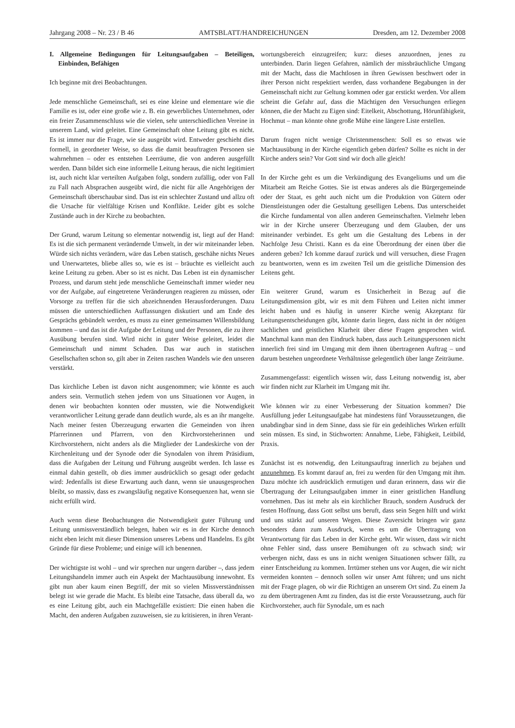Jahrgang 2008 – Nr. 23 / B 46 AMTSBLATT/HANDREICHUNGEN Dresden, am 12. Dezember 2008
I. Allgemeine Bedingungen für Leitungsaufgaben – Beteiligen, Einbinden, Befähigen
Ich beginne mit drei Beobachtungen.
Jede menschliche Gemeinschaft, sei es eine kleine und elementare wie die Familie es ist, oder eine große wie z. B. ein gewerbliches Unternehmen, oder ein freier Zusammenschluss wie die vielen, sehr unterschiedlichen Vereine in unserem Land, wird geleitet. Eine Gemeinschaft ohne Leitung gibt es nicht. Es ist immer nur die Frage, wie sie ausgeübt wird. Entweder geschieht dies formell, in geordneter Weise, so dass die damit beauftragten Personen sie wahrnehmen – oder es entstehen Leerräume, die von anderen ausgefüllt werden. Dann bildet sich eine informelle Leitung heraus, die nicht legitimiert ist, auch nicht klar verteilten Aufgaben folgt, sondern zufällig, oder von Fall zu Fall nach Absprachen ausgeübt wird, die nicht für alle Angehörigen der Gemeinschaft überschaubar sind. Das ist ein schlechter Zustand und allzu oft die Ursache für vielfältige Krisen und Konflikte. Leider gibt es solche Zustände auch in der Kirche zu beobachten.
Der Grund, warum Leitung so elementar notwendig ist, liegt auf der Hand: Es ist die sich permanent verändernde Umwelt, in der wir miteinander leben. Würde sich nichts verändern, wäre das Leben statisch, geschähe nichts Neues und Unerwartetes, bliebe alles so, wie es ist – bräuchte es vielleicht auch keine Leitung zu geben. Aber so ist es nicht. Das Leben ist ein dynamischer Prozess, und darum steht jede menschliche Gemeinschaft immer wieder neu vor der Aufgabe, auf eingetretene Veränderungen reagieren zu müssen, oder Vorsorge zu treffen für die sich abzeichnenden Herausforderungen. Dazu müssen die unterschiedlichen Auffassungen diskutiert und am Ende des Gesprächs gebündelt werden, es muss zu einer gemeinsamen Willensbildung kommen – und das ist die Aufgabe der Leitung und der Personen, die zu ihrer Ausübung berufen sind. Wird nicht in guter Weise geleitet, leidet die Gemeinschaft und nimmt Schaden. Das war auch in statischen Gesellschaften schon so, gilt aber in Zeiten raschen Wandels wie den unseren verstärkt.
Das kirchliche Leben ist davon nicht ausgenommen; wie könnte es auch anders sein. Vermutlich stehen jedem von uns Situationen vor Augen, in denen wir beobachten konnten oder mussten, wie die Notwendigkeit verantwortlicher Leitung gerade dann deutlich wurde, als es an ihr mangelte. Nach meiner festen Überzeugung erwarten die Gemeinden von ihren Pfarrerinnen und Pfarrern, von den Kirchvorsteherinnen und Kirchvorstehern, nicht anders als die Mitglieder der Landeskirche von der Kirchenleitung und der Synode oder die Synodalen von ihrem Präsidium, dass die Aufgaben der Leitung und Führung ausgeübt werden. Ich lasse es einmal dahin gestellt, ob dies immer ausdrücklich so gesagt oder gedacht wird: Jedenfalls ist diese Erwartung auch dann, wenn sie unausgesprochen bleibt, so massiv, dass es zwangsläufig negative Konsequenzen hat, wenn sie nicht erfüllt wird.
Auch wenn diese Beobachtungen die Notwendigkeit guter Führung und Leitung unmissverständlich belegen, haben wir es in der Kirche dennoch nicht eben leicht mit dieser Dimension unseres Lebens und Handelns. Es gibt Gründe für diese Probleme; und einige will ich benennen.
Der wichtigste ist wohl – und wir sprechen nur ungern darüber –, dass jedem Leitungshandeln immer auch ein Aspekt der Machtausübung innewohnt. Es gibt nun aber kaum einen Begriff, der mit so vielen Missverständnissen belegt ist wie gerade die Macht. Es bleibt eine Tatsache, dass überall da, wo es eine Leitung gibt, auch ein Machtgefälle existiert: Die einen haben die Macht, den anderen Aufgaben zuzuweisen, sie zu kritisieren, in ihren Verant-
wortungsbereich einzugreifen; kurz: dieses anzuordnen, jenes zu unterbinden. Darin liegen Gefahren, nämlich der missbräuchliche Umgang mit der Macht, dass die Machtlosen in ihren Gewissen beschwert oder in ihrer Person nicht respektiert werden, dass vorhandene Begabungen in der Gemeinschaft nicht zur Geltung kommen oder gar erstickt werden. Vor allem scheint die Gefahr auf, dass die Mächtigen den Versuchungen erliegen können, die der Macht zu Eigen sind: Eitelkeit, Abschottung, Hörunfähigkeit, Hochmut – man könnte ohne große Mühe eine längere Liste erstellen.
Darum fragen nicht wenige Christenmenschen: Soll es so etwas wie Machtausübung in der Kirche eigentlich geben dürfen? Sollte es nicht in der Kirche anders sein? Vor Gott sind wir doch alle gleich!
In der Kirche geht es um die Verkündigung des Evangeliums und um die Mitarbeit am Reiche Gottes. Sie ist etwas anderes als die Bürgergemeinde oder der Staat, es geht auch nicht um die Produktion von Gütern oder Dienstleistungen oder die Gestaltung geselligen Lebens. Das unterscheidet die Kirche fundamental von allen anderen Gemeinschaften. Vielmehr leben wir in der Kirche unserer Überzeugung und dem Glauben, der uns miteinander verbindet. Es geht um die Gestaltung des Lebens in der Nachfolge Jesu Christi. Kann es da eine Überordnung der einen über die anderen geben? Ich komme darauf zurück und will versuchen, diese Fragen zu beantworten, wenn es im zweiten Teil um die geistliche Dimension des Leitens geht.
Ein weiterer Grund, warum es Unsicherheit in Bezug auf die Leitungsdimension gibt, wir es mit dem Führen und Leiten nicht immer leicht haben und es häufig in unserer Kirche wenig Akzeptanz für Leitungsentscheidungen gibt, könnte darin liegen, dass nicht in der nötigen sachlichen und geistlichen Klarheit über diese Fragen gesprochen wird. Manchmal kann man den Eindruck haben, dass auch Leitungspersonen nicht innerlich frei sind im Umgang mit dem ihnen übertragenen Auftrag – und darum bestehen ungeordnete Verhältnisse gelegentlich über lange Zeiträume.
Zusammengefasst: eigentlich wissen wir, dass Leitung notwendig ist, aber wir finden nicht zur Klarheit im Umgang mit ihr.
Wie können wir zu einer Verbesserung der Situation kommen? Die Ausfüllung jeder Leitungsaufgabe hat mindestens fünf Voraussetzungen, die unabdingbar sind in dem Sinne, dass sie für ein gedeihliches Wirken erfüllt sein müssen. Es sind, in Stichworten: Annahme, Liebe, Fähigkeit, Leitbild, Praxis.
Zunächst ist es notwendig, den Leitungsauftrag innerlich zu bejahen und anzunehmen. Es kommt darauf an, frei zu werden für den Umgang mit ihm. Dazu möchte ich ausdrücklich ermutigen und daran erinnern, dass wir die Übertragung der Leitungsaufgaben immer in einer geistlichen Handlung vornehmen. Das ist mehr als ein kirchlicher Brauch, sondern Ausdruck der festen Hoffnung, dass Gott selbst uns beruft, dass sein Segen hilft und wirkt und uns stärkt auf unseren Wegen. Diese Zuversicht bringen wir ganz besonders dann zum Ausdruck, wenn es um die Übertragung von Verantwortung für das Leben in der Kirche geht. Wir wissen, dass wir nicht ohne Fehler sind, dass unsere Bemühungen oft zu schwach sind; wir verbergen nicht, dass es uns in nicht wenigen Situationen schwer fällt, zu einer Entscheidung zu kommen. Irrtümer stehen uns vor Augen, die wir nicht vermeiden konnten – dennoch sollen wir unser Amt führen; und uns nicht mit der Frage plagen, ob wir die Richtigen an unserem Ort sind. Zu einem Ja zu dem übertragenen Amt zu finden, das ist die erste Voraussetzung, auch für Kirchvorsteher, auch für Synodale, um es nach